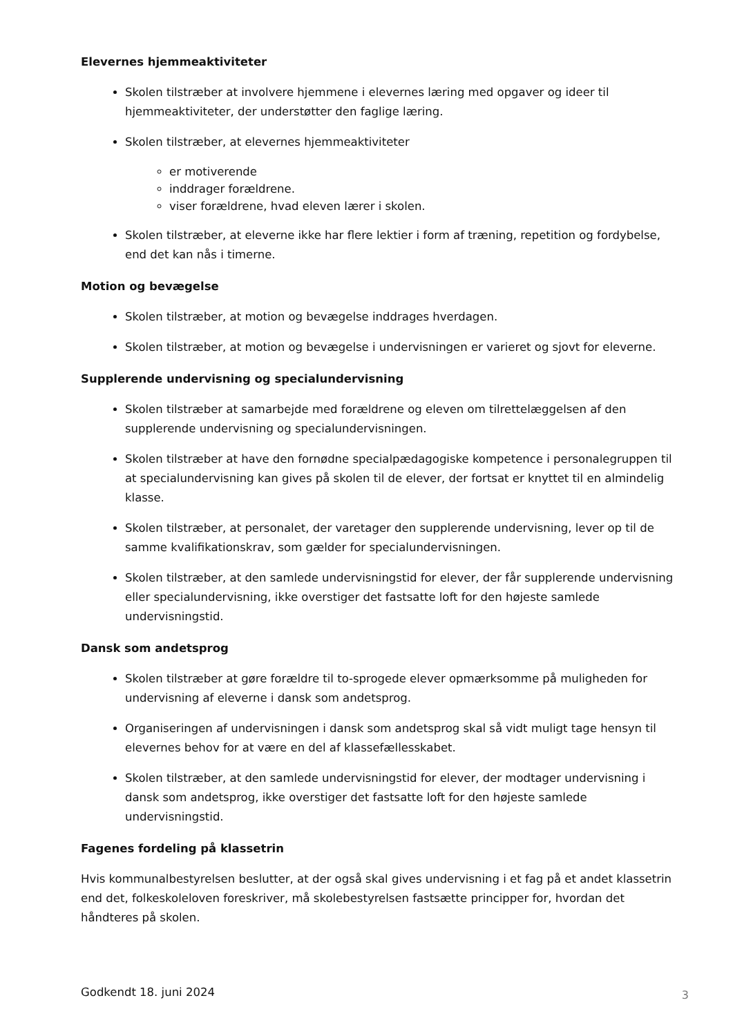Elevernes hjemmeaktiviteter
Skolen tilstræber at involvere hjemmene i elevernes læring med opgaver og ideer til hjemmeaktiviteter, der understøtter den faglige læring.
Skolen tilstræber, at elevernes hjemmeaktiviteter
er motiverende
inddrager forældrene.
viser forældrene, hvad eleven lærer i skolen.
Skolen tilstræber, at eleverne ikke har flere lektier i form af træning, repetition og fordybelse, end det kan nås i timerne.
Motion og bevægelse
Skolen tilstræber, at motion og bevægelse inddrages hverdagen.
Skolen tilstræber, at motion og bevægelse i undervisningen er varieret og sjovt for eleverne.
Supplerende undervisning og specialundervisning
Skolen tilstræber at samarbejde med forældrene og eleven om tilrettelæggelsen af den supplerende undervisning og specialundervisningen.
Skolen tilstræber at have den fornødne specialpædagogiske kompetence i personalegruppen til at specialundervisning kan gives på skolen til de elever, der fortsat er knyttet til en almindelig klasse.
Skolen tilstræber, at personalet, der varetager den supplerende undervisning, lever op til de samme kvalifikationskrav, som gælder for specialundervisningen.
Skolen tilstræber, at den samlede undervisningstid for elever, der får supplerende undervisning eller specialundervisning, ikke overstiger det fastsatte loft for den højeste samlede undervisningstid.
Dansk som andetsprog
Skolen tilstræber at gøre forældre til to-sprogede elever opmærksomme på muligheden for undervisning af eleverne i dansk som andetsprog.
Organiseringen af undervisningen i dansk som andetsprog skal så vidt muligt tage hensyn til elevernes behov for at være en del af klassefællesskabet.
Skolen tilstræber, at den samlede undervisningstid for elever, der modtager undervisning i dansk som andetsprog, ikke overstiger det fastsatte loft for den højeste samlede undervisningstid.
Fagenes fordeling på klassetrin
Hvis kommunalbestyrelsen beslutter, at der også skal gives undervisning i et fag på et andet klassetrin end det, folkeskoleloven foreskriver, må skolebestyrelsen fastsætte principper for, hvordan det håndteres på skolen.
Godkendt 18. juni 2024
3